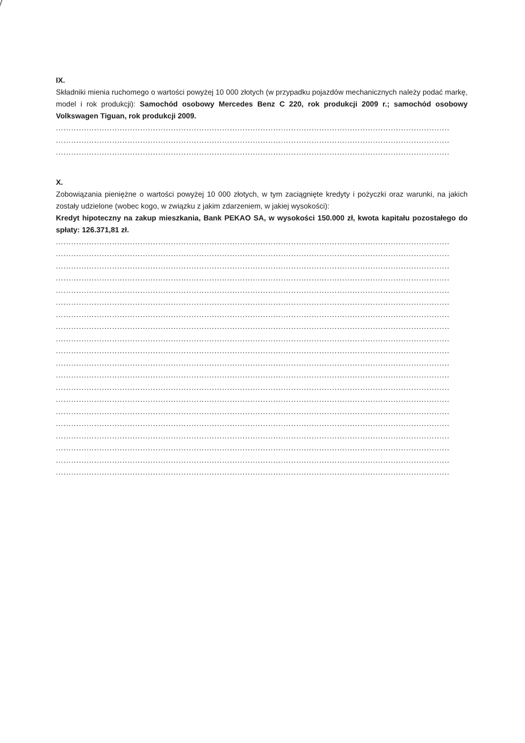IX.
Składniki mienia ruchomego o wartości powyżej 10 000 złotych (w przypadku pojazdów mechanicznych należy podać markę, model i rok produkcji): Samochód osobowy Mercedes Benz C 220, rok produkcji 2009 r.; samochód osobowy Volkswagen Tiguan, rok produkcji 2009.
..........................................................................................................................................................
..........................................................................................................................................................
..........................................................................................................................................................
X.
Zobowiązania pieniężne o wartości powyżej 10 000 złotych, w tym zaciągnięte kredyty i pożyczki oraz warunki, na jakich zostały udzielone (wobec kogo, w związku z jakim zdarzeniem, w jakiej wysokości):
Kredyt hipoteczny na zakup mieszkania, Bank PEKAO SA, w wysokości 150.000 zł, kwota kapitału pozostałego do spłaty: 126.371,81 zł.
..........................................................................................................................................................
..........................................................................................................................................................
..........................................................................................................................................................
..........................................................................................................................................................
..........................................................................................................................................................
..........................................................................................................................................................
..........................................................................................................................................................
..........................................................................................................................................................
..........................................................................................................................................................
..........................................................................................................................................................
..........................................................................................................................................................
..........................................................................................................................................................
..........................................................................................................................................................
..........................................................................................................................................................
..........................................................................................................................................................
..........................................................................................................................................................
..........................................................................................................................................................
..........................................................................................................................................................
..........................................................................................................................................................
..........................................................................................................................................................